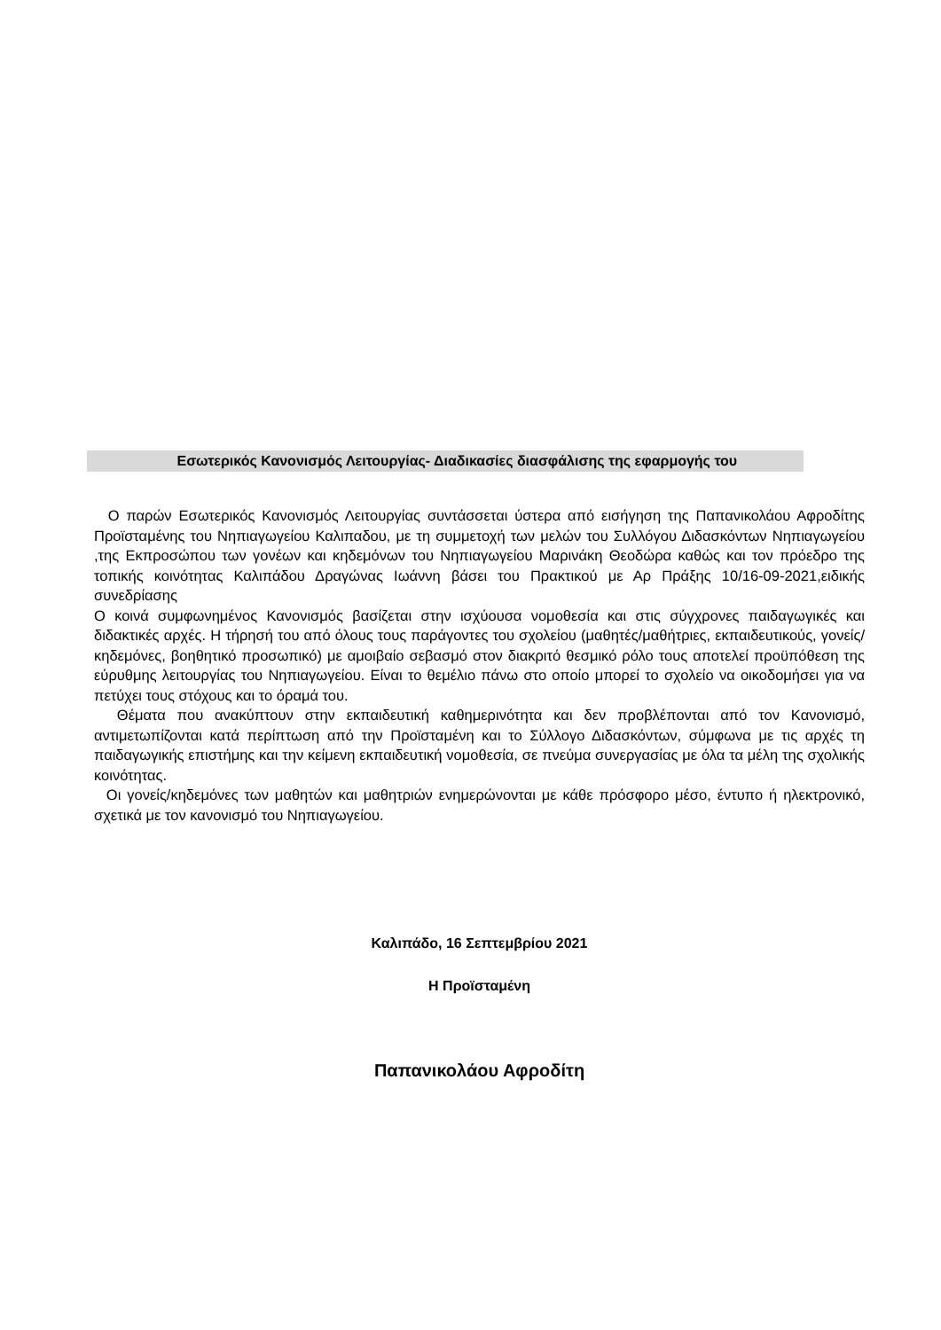Εσωτερικός Κανονισμός Λειτουργίας- Διαδικασίες διασφάλισης της εφαρμογής του
Ο παρών Εσωτερικός Κανονισμός Λειτουργίας συντάσσεται ύστερα από εισήγηση της Παπανικολάου Αφροδίτης Προϊσταμένης του Νηπιαγωγείου Καλιπαδου, με τη συμμετοχή των μελών του Συλλόγου Διδασκόντων Νηπιαγωγείου ,της Εκπροσώπου των γονέων και κηδεμόνων του Νηπιαγωγείου Μαρινάκη Θεοδώρα καθώς και τον πρόεδρο της τοπικής κοινότητας Καλιπάδου Δραγώνας Ιωάννη βάσει του Πρακτικού με Αρ Πράξης 10/16-09-2021,ειδικής συνεδρίασης
Ο κοινά συμφωνημένος Κανονισμός βασίζεται στην ισχύουσα νομοθεσία και στις σύγχρονες παιδαγωγικές και διδακτικές αρχές. Η τήρησή του από όλους τους παράγοντες του σχολείου (μαθητές/μαθήτριες, εκπαιδευτικούς, γονείς/κηδεμόνες, βοηθητικό προσωπικό) με αμοιβαίο σεβασμό στον διακριτό θεσμικό ρόλο τους αποτελεί προϋπόθεση της εύρυθμης λειτουργίας του Νηπιαγωγείου. Είναι το θεμέλιο πάνω στο οποίο μπορεί το σχολείο να οικοδομήσει για να πετύχει τους στόχους και το όραμά του.
Θέματα που ανακύπτουν στην εκπαιδευτική καθημερινότητα και δεν προβλέπονται από τον Κανονισμό, αντιμετωπίζονται κατά περίπτωση από την Προϊσταμένη και το Σύλλογο Διδασκόντων, σύμφωνα με τις αρχές τη παιδαγωγικής επιστήμης και την κείμενη εκπαιδευτική νομοθεσία, σε πνεύμα συνεργασίας με όλα τα μέλη της σχολικής κοινότητας.
Οι γονείς/κηδεμόνες των μαθητών και μαθητριών ενημερώνονται με κάθε πρόσφορο μέσο, έντυπο ή ηλεκτρονικό, σχετικά με τον κανονισμό του Νηπιαγωγείου.
Καλιπάδο, 16 Σεπτεμβρίου 2021
Η Προϊσταμένη
Παπανικολάου Αφροδίτη